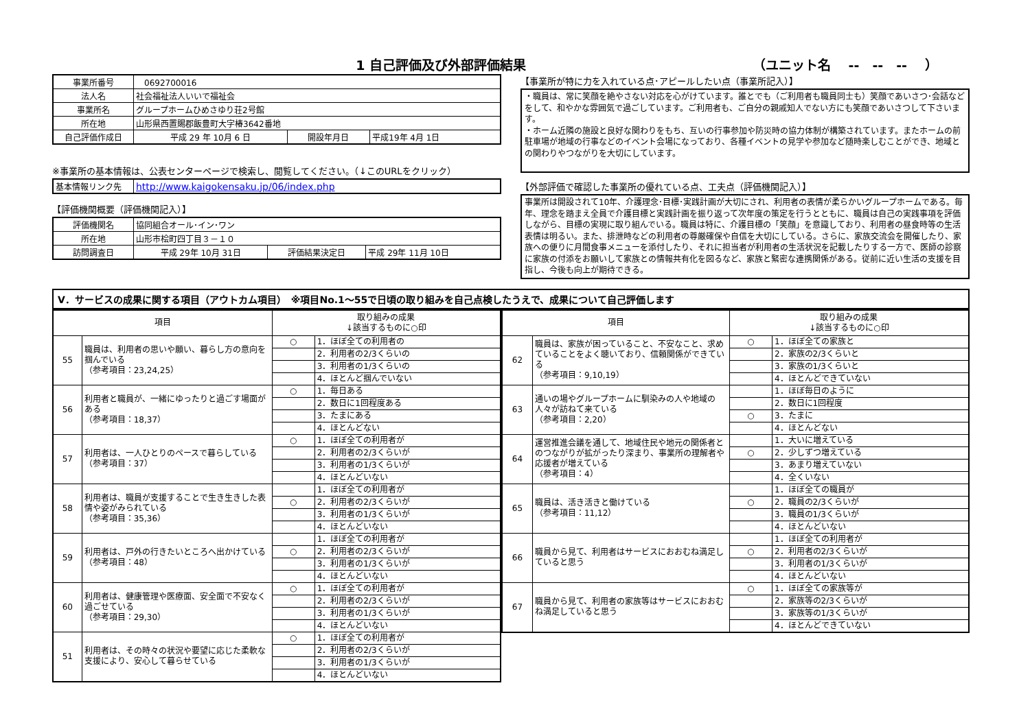1 自己評価及び外部評価結果 （ユニット名　 --　--　--　 ）
| 事業所番号 | 0692700016 | | |
| 法人名 | 社会福祉法人いいで福祉会 | | |
| 事業所名 | グループホームひめさゆり荘2号館 | | |
| 所在地 | 山形県西置賜郡飯豊町大字椿3642番地 | | |
| 自己評価作成日 | 平成 29 年 10月 6 日 | 開設年月日 | 平成19年 4月 1日 |
※事業所の基本情報は、公表センターページで検索し、閲覧してください。（↓このURLをクリック）
| 基本情報リンク先 | http://www.kaigokensaku.jp/06/index.php |
【評価機関概要（評価機関記入）】
| 評価機関名 | 協同組合オール･イン･ワン | | |
| 所在地 | 山形市桧町四丁目３－１０ | | |
| 訪問調査日 | 平成 29年 10月 31日 | 評価結果決定日 | 平成 29年 11月 10日 |
【事業所が特に力を入れている点･アピールしたい点（事業所記入）】
・職員は、常に笑顔を絶やさない対応を心がけています。誰とでも（ご利用者も職員同士も）笑顔であいさつ･会話などをして、和やかな雰囲気で過ごしています。ご利用者も、ご自分の親戚知人でない方にも笑顔であいさつして下さいます。
・ホーム近隣の施設と良好な関わりをもち、互いの行事参加や防災時の協力体制が構築されています。またホームの前駐車場が地域の行事などのイベント会場になっており、各種イベントの見学や参加など随時楽しむことができ、地域との関わりやつながりを大切にしています。
【外部評価で確認した事業所の優れている点、工夫点（評価機関記入）】
事業所は開設されて10年、介護理念･目標･実践計画が大切にされ、利用者の表情が柔らかいグループホームである。毎年、理念を踏まえ全員で介護目標と実践計画を振り返って次年度の策定を行うとともに、職員は自己の実践事項を評価しながら、目標の実現に取り組んでいる。職員は特に、介護目標の「笑顔」を意識しており、利用者の昼食時等の生活表情は明るい。また、排泄時などの利用者の尊厳確保や自信を大切にしている。さらに、家族交流会を開催したり、家族への便りに月間食事メニューを添付したり、それに担当者が利用者の生活状況を記載したりする一方で、医師の診察に家族の付添をお願いして家族との情報共有化を図るなど、家族と緊密な連携関係がある。従前に近い生活の支援を目指し、今後も向上が期待できる。
V．サービスの成果に関する項目（アウトカム項目）　※項目No.1～55で日頃の取り組みを自己点検したうえで、成果について自己評価します
| 項目 | | 取り組みの成果 ↓該当するものに○印 | |
| --- | --- | --- | --- |
| 55 | 職員は、利用者の思いや願い、暮らし方の意向を掴んでいる （参考項目：23,24,25） | ○ | 1．ほぼ全ての利用者の |
| | | | 2．利用者の2/3くらいの |
| | | | 3．利用者の1/3くらいの |
| | | | 4．ほとんど掴んでいない |
| 56 | 利用者と職員が、一緒にゆったりと過ごす場面がある （参考項目：18,37） | ○ | 1．毎日ある |
| | | | 2．数日に1回程度ある |
| | | | 3．たまにある |
| | | | 4．ほとんどない |
| 57 | 利用者は、一人ひとりのペースで暮らしている （参考項目：37） | ○ | 1．ほぼ全ての利用者が |
| | | | 2．利用者の2/3くらいが |
| | | | 3．利用者の1/3くらいが |
| | | | 4．ほとんどいない |
| 58 | 利用者は、職員が支援することで生き生きした表情や姿がみられている （参考項目：35,36） | | 1．ほぼ全ての利用者が |
| | | ○ | 2．利用者の2/3くらいが |
| | | | 3．利用者の1/3くらいが |
| | | | 4．ほとんどいない |
| 59 | 利用者は、戸外の行きたいところへ出かけている （参考項目：48） | | 1．ほぼ全ての利用者が |
| | | ○ | 2．利用者の2/3くらいが |
| | | | 3．利用者の1/3くらいが |
| | | | 4．ほとんどいない |
| 60 | 利用者は、健康管理や医療面、安全面で不安なく過ごせている （参考項目：29,30） | ○ | 1．ほぼ全ての利用者が |
| | | | 2．利用者の2/3くらいが |
| | | | 3．利用者の1/3くらいが |
| | | | 4．ほとんどいない |
| 51 | 利用者は、その時々の状況や要望に応じた柔軟な支援により、安心して暮らせている | ○ | 1．ほぼ全ての利用者が |
| | | | 2．利用者の2/3くらいが |
| | | | 3．利用者の1/3くらいが |
| | | | 4．ほとんどいない |
| 項目 | | 取り組みの成果 ↓該当するものに○印 | |
| --- | --- | --- | --- |
| 62 | 職員は、家族が困っていること、不安なこと、求めていることをよく聴いており、信頼関係ができている （参考項目：9,10,19） | ○ | 1．ほぼ全ての家族と |
| | | | 2．家族の2/3くらいと |
| | | | 3．家族の1/3くらいと |
| | | | 4．ほとんどできていない |
| 63 | 通いの場やグループホームに馴染みの人や地域の人々が訪ねて来ている （参考項目：2,20） | | 1．ほぼ毎日のように |
| | | | 2．数日に1回程度 |
| | | ○ | 3．たまに |
| | | | 4．ほとんどない |
| 64 | 運営推進会議を通して、地域住民や地元の関係者とのつながりが拡がったり深まり、事業所の理解者や応援者が増えている （参考項目：4） | | 1．大いに増えている |
| | | ○ | 2．少しずつ増えている |
| | | | 3．あまり増えていない |
| | | | 4．全くいない |
| 65 | 職員は、活き活きと働けている （参考項目：11,12） | | 1．ほぼ全ての職員が |
| | | ○ | 2．職員の2/3くらいが |
| | | | 3．職員の1/3くらいが |
| | | | 4．ほとんどいない |
| 66 | 職員から見て、利用者はサービスにおおむね満足していると思う | | 1．ほぼ全ての利用者が |
| | | ○ | 2．利用者の2/3くらいが |
| | | | 3．利用者の1/3くらいが |
| | | | 4．ほとんどいない |
| 67 | 職員から見て、利用者の家族等はサービスにおおむね満足していると思う | ○ | 1．ほぼ全ての家族等が |
| | | | 2．家族等の2/3くらいが |
| | | | 3．家族等の1/3くらいが |
| | | | 4．ほとんどできていない |